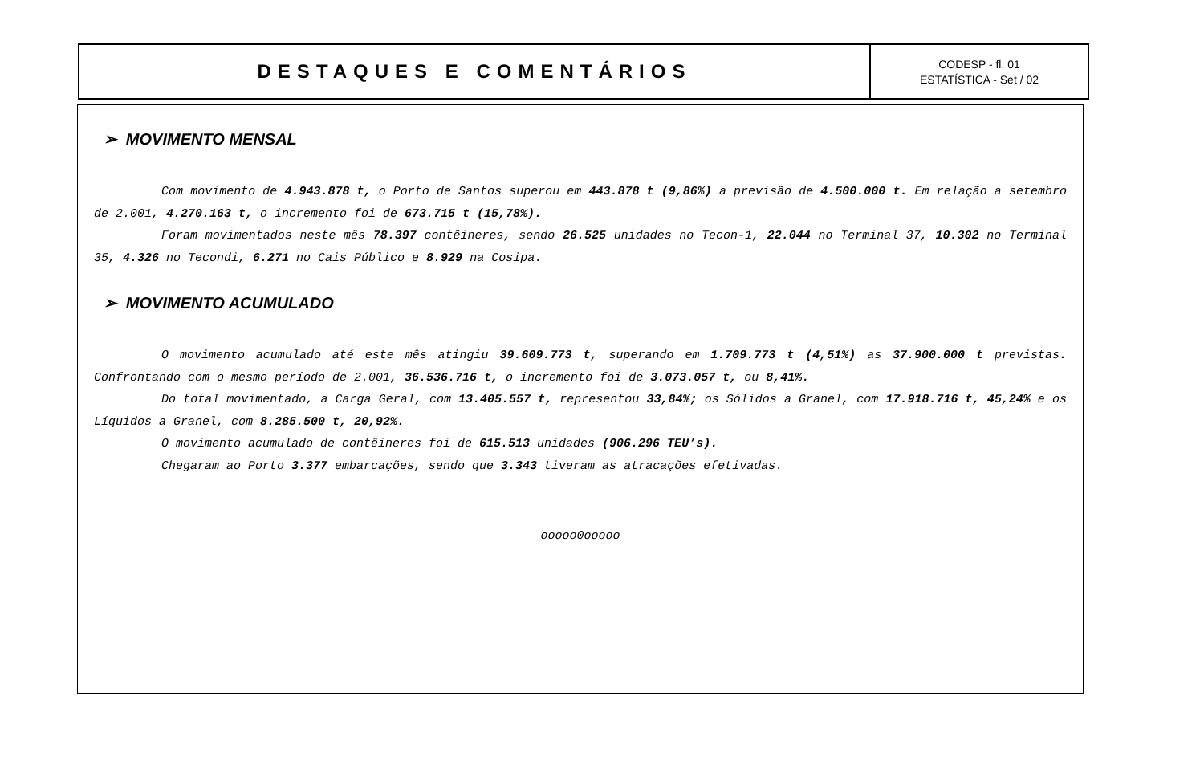DESTAQUES E COMENTÁRIOS
CODESP - fl. 01
ESTATÍSTICA - Set / 02
➢ MOVIMENTO MENSAL
Com movimento de 4.943.878 t, o Porto de Santos superou em 443.878 t (9,86%) a previsão de 4.500.000 t. Em relação a setembro de 2.001, 4.270.163 t, o incremento foi de 673.715 t (15,78%).
Foram movimentados neste mês 78.397 contêineres, sendo 26.525 unidades no Tecon-1, 22.044 no Terminal 37, 10.302 no Terminal 35, 4.326 no Tecondi, 6.271 no Cais Público e 8.929 na Cosipa.
➢ MOVIMENTO ACUMULADO
O movimento acumulado até este mês atingiu 39.609.773 t, superando em 1.709.773 t (4,51%) as 37.900.000 t previstas. Confrontando com o mesmo período de 2.001, 36.536.716 t, o incremento foi de 3.073.057 t, ou 8,41%.
Do total movimentado, a Carga Geral, com 13.405.557 t, representou 33,84%; os Sólidos a Granel, com 17.918.716 t, 45,24% e os Líquidos a Granel, com 8.285.500 t, 20,92%.
O movimento acumulado de contêineres foi de 615.513 unidades (906.296 TEU’s).
Chegaram ao Porto 3.377 embarcações, sendo que 3.343 tiveram as atracações efetivadas.
ooooo0ooooo